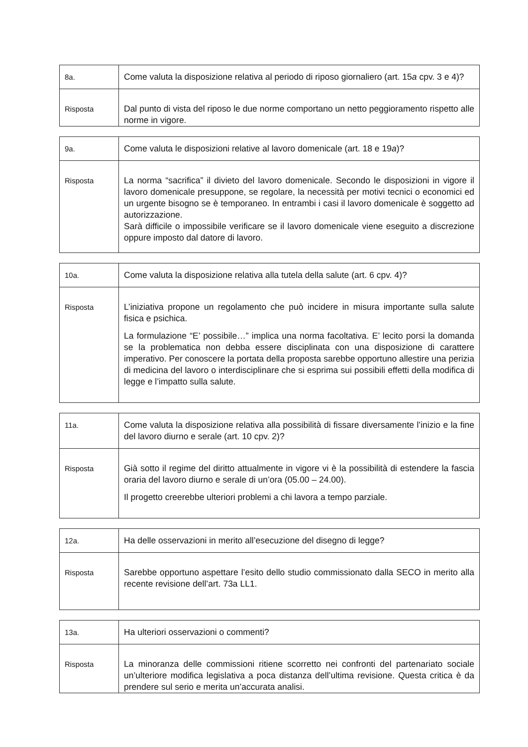| 8a. | Come valuta la disposizione relativa al periodo di riposo giornaliero (art. 15 a cpv. 3 e 4)? |
| Risposta | Dal punto di vista del riposo le due norme comportano un netto peggioramento rispetto alle norme in vigore. |
| 9a. | Come valuta le disposizioni relative al lavoro domenicale (art. 18 e 19 a )? |
| Risposta | La norma “sacrifica” il divieto del lavoro domenicale. Secondo le disposizioni in vigore il lavoro domenicale presuppone, se regolare, la necessità per motivi tecnici o economici ed un urgente bisogno se è temporaneo. In entrambi i casi il lavoro domenicale è soggetto ad autorizzazione. Sarà difficile o impossibile verificare se il lavoro domenicale viene eseguito a discrezione oppure imposto dal datore di lavoro. |
| 10a. | Come valuta la disposizione relativa alla tutela della salute (art. 6 cpv. 4)? |
| Risposta | L’iniziativa propone un regolamento che può incidere in misura importante sulla salute fisica e psichica. La formulazione “E’ possibile…” implica una norma facoltativa. E’ lecito porsi la domanda se la problematica non debba essere disciplinata con una disposizione di carattere imperativo. Per conoscere la portata della proposta sarebbe opportuno allestire una perizia di medicina del lavoro o interdisciplinare che si esprima sui possibili effetti della modifica di legge e l’impatto sulla salute. |
| 11a. | Come valuta la disposizione relativa alla possibilità di fissare diversamente l’inizio e la fine del lavoro diurno e serale (art. 10 cpv. 2)? |
| Risposta | Già sotto il regime del diritto attualmente in vigore vi è la possibilità di estendere la fascia oraria del lavoro diurno e serale di un’ora (05.00 – 24.00). Il progetto creerebbe ulteriori problemi a chi lavora a tempo parziale. |
| 12a. | Ha delle osservazioni in merito all’esecuzione del disegno di legge? |
| Risposta | Sarebbe opportuno aspettare l’esito dello studio commissionato dalla SECO in merito alla recente revisione dell’art. 73a LL1. |
| 13a. | Ha ulteriori osservazioni o commenti? |
| Risposta | La minoranza delle commissioni ritiene scorretto nei confronti del partenariato sociale un’ulteriore modifica legislativa a poca distanza dell’ultima revisione. Questa critica è da prendere sul serio e merita un’accurata analisi. |